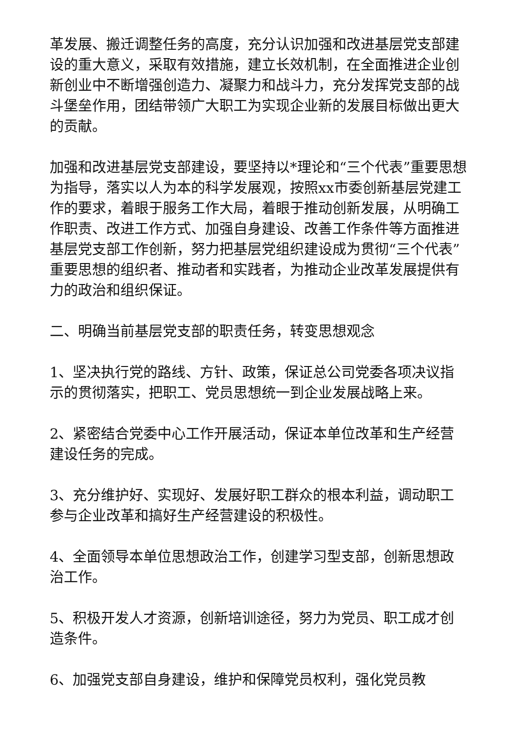革发展、搬迁调整任务的高度，充分认识加强和改进基层党支部建设的重大意义，采取有效措施，建立长效机制，在全面推进企业创新创业中不断增强创造力、凝聚力和战斗力，充分发挥党支部的战斗堡垒作用，团结带领广大职工为实现企业新的发展目标做出更大的贡献。
加强和改进基层党支部建设，要坚持以*理论和“三个代表”重要思想为指导，落实以人为本的科学发展观，按照xx市委创新基层党建工作的要求，着眼于服务工作大局，着眼于推动创新发展，从明确工作职责、改进工作方式、加强自身建设、改善工作条件等方面推进基层党支部工作创新，努力把基层党组织建设成为贯彻“三个代表”重要思想的组织者、推动者和实践者，为推动企业改革发展提供有力的政治和组织保证。
二、明确当前基层党支部的职责任务，转变思想观念
1、坚决执行党的路线、方针、政策，保证总公司党委各项决议指示的贯彻落实，把职工、党员思想统一到企业发展战略上来。
2、紧密结合党委中心工作开展活动，保证本单位改革和生产经营建设任务的完成。
3、充分维护好、实现好、发展好职工群众的根本利益，调动职工参与企业改革和搞好生产经营建设的积极性。
4、全面领导本单位思想政治工作，创建学习型支部，创新思想政治工作。
5、积极开发人才资源，创新培训途径，努力为党员、职工成才创造条件。
6、加强党支部自身建设，维护和保障党员权利，强化党员教